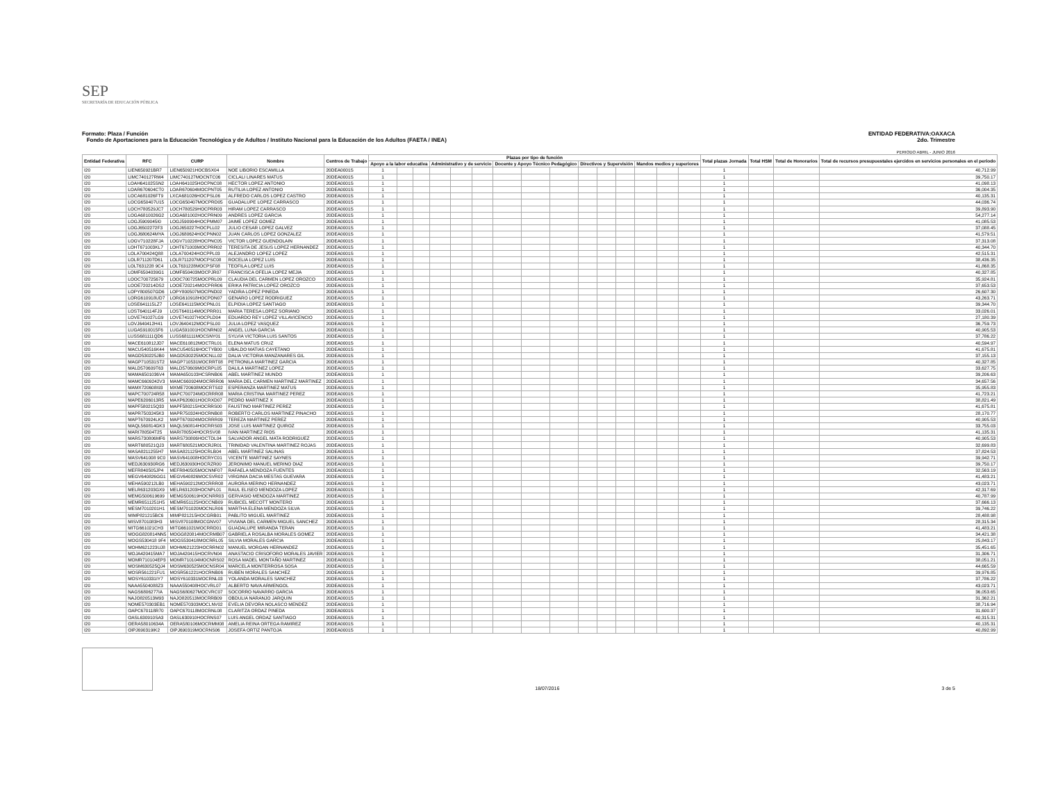SEP
SECRETARÍA DE EDUCACIÓN PÚBLICA
Formato: Plaza / Función
Fondo de Aportaciones para la Educación Tecnológica y de Adultos / Instituto Nacional para la Educación de los Adultos (FAETA / INEA)
ENTIDAD FEDERATIVA:OAXACA
2do. Trimestre
PERIODO ABRIL - JUNIO 2016
| Entidad Federativa | RFC | CURP | Nombre | Centros de Trabajo | Plazas por tipo de función | | | | | | | | | | | | | | | Total plazas Jornada | Total HSM | Total de Honorarios | Total de recursos presupuestales ejercidos en servicios personales en el periodo |
| --- | --- | --- | --- | --- | --- | --- | --- | --- | --- | --- | --- | --- | --- | --- | --- | --- | --- | --- | --- | --- | --- | --- | --- |
| | | | | | Apoyo a la labor educativa | | | Administrativo y de servicio | | | Docente y Apoyo Técnico Pedagógico | | | Directivos y Supervisión | | | Mandos medios y superiores | | | | | | |
| I20 | LIEN650921BR7 | LIEN650921HOCBSX04 | NOE LIBORIO ESCAMILLA | 20DEA0001S | 1 | | | | | | | | | | | | | | | 1 | | | 40,712.99 |
| I20 | LIMC740127RW4 | LIMC740127MOCNTC06 | CICLALI LINARES MATUS | 20DEA0001S | 1 | | | | | | | | | | | | | | | 1 | | | 39,750.17 |
| I20 | LOAH641025SN2 | LOAH641025HOCPNC08 | HECTOR LOPEZ ANTONIO | 20DEA0001S | 1 | | | | | | | | | | | | | | | 1 | | | 41,098.13 |
| I20 | LOAR670604CT0 | LOAR670604MOCPNT05 | RUTILIA LOPEZ ANTONIO | 20DEA0001S | 1 | | | | | | | | | | | | | | | 1 | | | 36,004.35 |
| I20 | LOCA681026FT9 | LXCA681026HOCPSL06 | ALFREDO CARLOS LOPEZ CASTRO | 20DEA0001S | 1 | | | | | | | | | | | | | | | 1 | | | 40,135.31 |
| I20 | LOCG650407U15 | LOCG650407MOCPRD05 | GUADALUPE LOPEZ CARRASCO | 20DEA0001S | 1 | | | | | | | | | | | | | | | 1 | | | 44,036.74 |
| I20 | LOCH780529JC7 | LOCH780529HOCPRR03 | HIRAM LOPEZ CARRASCO | 20DEA0001S | 1 | | | | | | | | | | | | | | | 1 | | | 39,893.90 |
| I20 | LOGA6810026G2 | LOGA681002HOCPRN09 | ANDRES LOPEZ GARCIA | 20DEA0001S | 1 | | | | | | | | | | | | | | | 1 | | | 54,277.14 |
| I20 | LOGJ5909045I0 | LOGJ590904HOCPMM07 | JAIME LOPEZ GOMEZ | 20DEA0001S | 1 | | | | | | | | | | | | | | | 1 | | | 41,085.53 |
| I20 | LOGJ6502272F3 | LOGJ650227HOCPLL02 | JULIO CESAR LOPEZ GALVEZ | 20DEA0001S | 1 | | | | | | | | | | | | | | | 1 | | | 37,088.45 |
| I20 | LOGJ680624MYA | LOGJ680624HOCPNN02 | JUAN CARLOS LOPEZ GONZALEZ | 20DEA0001S | 1 | | | | | | | | | | | | | | | 1 | | | 41,579.51 |
| I20 | LOGV710228FJA | LOGV710228HOCPNC05 | VICTOR LOPEZ GUENDOLAIN | 20DEA0001S | 1 | | | | | | | | | | | | | | | 1 | | | 37,313.08 |
| I20 | LOHT671003KL7 | LOHT671003MOCPRR02 | TERESITA DE JESUS LOPEZ HERNANDEZ | 20DEA0001S | 1 | | | | | | | | | | | | | | | 1 | | | 40,344.70 |
| I20 | LOLA700424Q88 | LOLA700424HOCPPL03 | ALEJANDRO LOPEZ LOPEZ | 20DEA0001S | 1 | | | | | | | | | | | | | | | 1 | | | 42,515.31 |
| I20 | LOLR711207D61 | LOLR711207MOCPSC08 | ROCELIA LOPEZ LUIS | 20DEA0001S | 1 | | | | | | | | | | | | | | | 1 | | | 38,436.35 |
| I20 | LOLT631228 9C4 | LOLT631228MOCPSF08 | TEOFILA LOPEZ LUIS | 20DEA0001S | 1 | | | | | | | | | | | | | | | 1 | | | 41,868.35 |
| I20 | LOMF6504039G1 | LOMF650403MOCPJR07 | FRANCISCA OFELIA LOPEZ MEJIA | 20DEA0001S | 1 | | | | | | | | | | | | | | | 1 | | | 40,327.85 |
| I20 | LOOC700725679 | LOOC700725MOCPRL09 | CLAUDIA DEL CARMEN LOPEZ OROZCO | 20DEA0001S | 1 | | | | | | | | | | | | | | | 1 | | | 35,924.81 |
| I20 | LOOE720214DS2 | LOOE720214MOCPRR06 | ERIKA PATRICIA LOPEZ OROZCO | 20DEA0001S | 1 | | | | | | | | | | | | | | | 1 | | | 37,653.53 |
| I20 | LOPY800507GD6 | LOPY800507MOCPND02 | YADIRA LOPEZ PINEDA | 20DEA0001S | 1 | | | | | | | | | | | | | | | 1 | | | 26,607.30 |
| I20 | LORG610918UD7 | LORG610918HOCPDN07 | GENARO LOPEZ RODRIGUEZ | 20DEA0001S | 1 | | | | | | | | | | | | | | | 1 | | | 43,263.71 |
| I20 | LOSE641115LZ7 | LOSE641115MOCPNL01 | ELPIDIA LOPEZ SANTIAGO | 20DEA0001S | 1 | | | | | | | | | | | | | | | 1 | | | 39,344.70 |
| I20 | LOST640114FJ9 | LOST640114MOCPRR01 | MARIA TERESA LOPEZ SORIANO | 20DEA0001S | 1 | | | | | | | | | | | | | | | 1 | | | 33,026.01 |
| I20 | LOVE741027LG9 | LOVE741027HOCPLD04 | EDUARDO REY LOPEZ VILLAVICENCIO | 20DEA0001S | 1 | | | | | | | | | | | | | | | 1 | | | 27,180.39 |
| I20 | LOVJ640412H41 | LOVJ640412MOCPSL00 | JULIA LOPEZ VASQUEZ | 20DEA0001S | 1 | | | | | | | | | | | | | | | 1 | | | 36,759.73 |
| I20 | LUGA5910015F6 | LUGA591001HOCNRN02 | ANGEL LUNA GARCIA | 20DEA0001S | 1 | | | | | | | | | | | | | | | 1 | | | 40,905.53 |
| I20 | LUSS681111QD6 | LUSS681111MOCSNY01 | SYLVIA VICTORIA LUIS SANTOS | 20DEA0001S | 1 | | | | | | | | | | | | | | | 1 | | | 37,786.22 |
| I20 | MACE610812JD7 | MACE610812MOCTRL01 | ELENA MATUS CRUZ | 20DEA0001S | 1 | | | | | | | | | | | | | | | 1 | | | 40,594.97 |
| I20 | MACU540516K44 | MACU540516HOCTYB00 | UBALDO MATIAS CAYETANO | 20DEA0001S | 1 | | | | | | | | | | | | | | | 1 | | | 41,675.81 |
| I20 | MAGD530225JB0 | MAGD530225MOCNLL02 | DALIA VICTORIA MANZANARES GIL | 20DEA0001S | 1 | | | | | | | | | | | | | | | 1 | | | 37,155.13 |
| I20 | MAGP710531ST2 | MAGP710531MOCRRT08 | PETRONILA MARTINEZ GARCIA | 20DEA0001S | 1 | | | | | | | | | | | | | | | 1 | | | 40,327.85 |
| I20 | MALD570609T63 | MALD570609MOCRPL05 | DALILA MARTINEZ LOPEZ | 20DEA0001S | 1 | | | | | | | | | | | | | | | 1 | | | 33,627.75 |
| I20 | MAMA6501036V4 | MAMA650103HCSRNB06 | ABEL MARTINEZ MUNDO | 20DEA0001S | 1 | | | | | | | | | | | | | | | 1 | | | 39,206.63 |
| I20 | MAMC6609242V3 | MAMC660924MOCRRR06 | MARIA DEL CARMEN MARTINEZ MARTINEZ | 20DEA0001S | 1 | | | | | | | | | | | | | | | 1 | | | 34,657.56 |
| I20 | MAMX720608I93 | MXME720608MOCRTS02 | ESPERANZA MARTINEZ MATUS | 20DEA0001S | 1 | | | | | | | | | | | | | | | 1 | | | 35,955.83 |
| I20 | MAPC700724R58 | MAPC700724MOCRRR08 | MARIA CRISTINA MARTINEZ PEREZ | 20DEA0001S | 1 | | | | | | | | | | | | | | | 1 | | | 41,723.21 |
| I20 | MAPE6206013R5 | MAXP620601HOCRXD07 | PEDRO MARTINEZ X | 20DEA0001S | 1 | | | | | | | | | | | | | | | 1 | | | 38,821.49 |
| I20 | MAPF580215Q33 | MAPF580215HOCRRS00 | FAUSTINO MARTINEZ PEREZ | 20DEA0001S | 1 | | | | | | | | | | | | | | | 1 | | | 41,675.81 |
| I20 | MAPR7503245K3 | MAPR750324HOCRNB08 | ROBERTO CARLOS MARTINEZ PINACHO | 20DEA0001S | 1 | | | | | | | | | | | | | | | 1 | | | 28,170.77 |
| I20 | MAPT670924LK2 | MAPT670924MOCRRR09 | TEREZA MARTINEZ PEREZ | 20DEA0001S | 1 | | | | | | | | | | | | | | | 1 | | | 40,905.53 |
| I20 | MAQL560814GK3 | MAQL560814HOCRRS03 | JOSE LUIS MARTINEZ QUIROZ | 20DEA0001S | 1 | | | | | | | | | | | | | | | 1 | | | 33,755.03 |
| I20 | MARI780504T25 | MARI780504HOCRSV08 | IVAN MARTINEZ RIOS | 20DEA0001S | 1 | | | | | | | | | | | | | | | 1 | | | 41,135.31 |
| I20 | MARS730806MF6 | MARS730806HOCTDL04 | SALVADOR ANGEL MATA RODRIGUEZ | 20DEA0001S | 1 | | | | | | | | | | | | | | | 1 | | | 40,905.53 |
| I20 | MART680521QJ3 | MART680521MOCRJR01 | TRINIDAD VALENTINA MARTINEZ ROJAS | 20DEA0001S | 1 | | | | | | | | | | | | | | | 1 | | | 32,699.83 |
| I20 | MASA8211255H7 | MASA821125HOCRLB04 | ABEL MARTINEZ SALINAS | 20DEA0001S | 1 | | | | | | | | | | | | | | | 1 | | | 37,824.53 |
| I20 | MASV641008 9C0 | MASV641008HOCRYC01 | VICENTE MARTINEZ SAYNES | 20DEA0001S | 1 | | | | | | | | | | | | | | | 1 | | | 39,942.71 |
| I20 | MEDJ630930RG6 | MEDJ630930HOCRZR00 | JERONIMO MANUEL MERINO DIAZ | 20DEA0001S | 1 | | | | | | | | | | | | | | | 1 | | | 39,750.17 |
| I20 | MEFR840505JP4 | MEFR840505MOCNNF07 | RAFAELA MENDOZA FUENTES | 20DEA0001S | 1 | | | | | | | | | | | | | | | 1 | | | 32,563.19 |
| I20 | MEGV640826GG1 | MEGV640826MOCSVR02 | VIRGINIA DACIA MESTAS GUEVARA | 20DEA0001S | 1 | | | | | | | | | | | | | | | 1 | | | 41,483.21 |
| I20 | MEHA590212LB0 | MEHA590212MOCRRR08 | AURORA MERINO HERNANDEZ | 20DEA0001S | 1 | | | | | | | | | | | | | | | 1 | | | 43,023.71 |
| I20 | MELR631203GX9 | MELR631203HOCNPL01 | RAUL ELISEO MENDOZA LOPEZ | 20DEA0001S | 1 | | | | | | | | | | | | | | | 1 | | | 42,317.69 |
| I20 | MEMG500619699 | MEMG500619HOCNRR03 | GERVASIO MENDOZA MARTINEZ | 20DEA0001S | 1 | | | | | | | | | | | | | | | 1 | | | 40,787.99 |
| I20 | MEMR6511251H5 | MEMR651125HOCCNB09 | RUBICEL MECOTT MONTERO | 20DEA0001S | 1 | | | | | | | | | | | | | | | 1 | | | 37,666.13 |
| I20 | MESM7010201H1 | MESM701020MOCNLR06 | MARTHA ELENA MENDOZA SILVA | 20DEA0001S | 1 | | | | | | | | | | | | | | | 1 | | | 39,746.22 |
| I20 | MIMP821215BC6 | MIMP821215HOCGRB01 | PABLITO MIGUEL MARTINEZ | 20DEA0001S | 1 | | | | | | | | | | | | | | | 1 | | | 28,488.98 |
| I20 | MISV8701083H3 | MISV870108MOCGNV07 | VIVIANA DEL CARMEN MIGUEL SANCHEZ | 20DEA0001S | 1 | | | | | | | | | | | | | | | 1 | | | 28,315.34 |
| I20 | MITG661021CH3 | MITG661021MOCRRD01 | GUADALUPE MIRANDA TERAN | 20DEA0001S | 1 | | | | | | | | | | | | | | | 1 | | | 41,483.21 |
| I20 | MOGG820814NN5 | MOGG820814MOCRMB07 | GABRIELA ROSALBA MORALES GOMEZ | 20DEA0001S | 1 | | | | | | | | | | | | | | | 1 | | | 34,421.38 |
| I20 | MOGS530418 9F4 | MOGS530418MOCRRL05 | SILVIA MORALES GARCIA | 20DEA0001S | 1 | | | | | | | | | | | | | | | 1 | | | 25,843.17 |
| I20 | MOHM621223UJ8 | MOHM621223HOCRRN02 | MANUEL MORGAN HERNANDEZ | 20DEA0001S | 1 | | | | | | | | | | | | | | | 1 | | | 35,451.65 |
| I20 | MOJA420415MA7 | MOJA420415HOCRVN04 | ANASTACIO CRISOFORO MORALES JAVIER | 20DEA0001S | 1 | | | | | | | | | | | | | | | 1 | | | 31,306.71 |
| I20 | MOMR710104EP3 | MOMR710104MOCNRS02 | ROSA MADEL MONTAÑO MARTINEZ | 20DEA0001S | 1 | | | | | | | | | | | | | | | 1 | | | 38,051.21 |
| I20 | MOSM630525QJ4 | MOSM630525MOCNSR04 | MARCELA MONTERROSA SOSA | 20DEA0001S | 1 | | | | | | | | | | | | | | | 1 | | | 44,665.59 |
| I20 | MOSR561221FU1 | MOSR561221HOCRNB06 | RUBEN MORALES SANCHEZ | 20DEA0001S | 1 | | | | | | | | | | | | | | | 1 | | | 39,976.85 |
| I20 | MOSY610331IY7 | MOSY610331MOCRNL03 | YOLANDA MORALES SANCHEZ | 20DEA0001S | 1 | | | | | | | | | | | | | | | 1 | | | 37,786.22 |
| I20 | NAAA5504088Z3 | NAAA550408HOCVRL07 | ALBERTO NAVA ARMENGOL | 20DEA0001S | 1 | | | | | | | | | | | | | | | 1 | | | 43,023.71 |
| I20 | NAGS6806277IA | NAGS680627MOCVRC07 | SOCORRO NAVARRO GARCIA | 20DEA0001S | 1 | | | | | | | | | | | | | | | 1 | | | 36,053.65 |
| I20 | NAJO820513M93 | NAJO820513MOCRRB09 | OBDULIA NARANJO JARQUIN | 20DEA0001S | 1 | | | | | | | | | | | | | | | 1 | | | 31,362.21 |
| I20 | NOME570303EB1 | NOME570303MOCLNV02 | EVELIA DEVORA NOLASCO MENDEZ | 20DEA0001S | 1 | | | | | | | | | | | | | | | 1 | | | 38,716.94 |
| I20 | OAPC670118R70 | OAPC670118MOCRNL08 | CLARITZA ORDAZ PINEDA | 20DEA0001S | 1 | | | | | | | | | | | | | | | 1 | | | 31,600.37 |
| I20 | OASL630910SA3 | OASL630910HOCRNS07 | LUIS ANGEL ORDAZ SANTIAGO | 20DEA0001S | 1 | | | | | | | | | | | | | | | 1 | | | 40,315.31 |
| I20 | OERA58010634A | OERA580106MOCRMM08 | AMELIA REINA ORTEGA RAMIREZ | 20DEA0001S | 1 | | | | | | | | | | | | | | | 1 | | | 40,135.31 |
| I20 | OIPJ690319IK2 | OIPJ690319MOCRNS06 | JOSEFA ORTIZ PANTOJA | 20DEA0001S | 1 | | | | | | | | | | | | | | | 1 | | | 40,892.99 |
18/07/2016 3 de 5